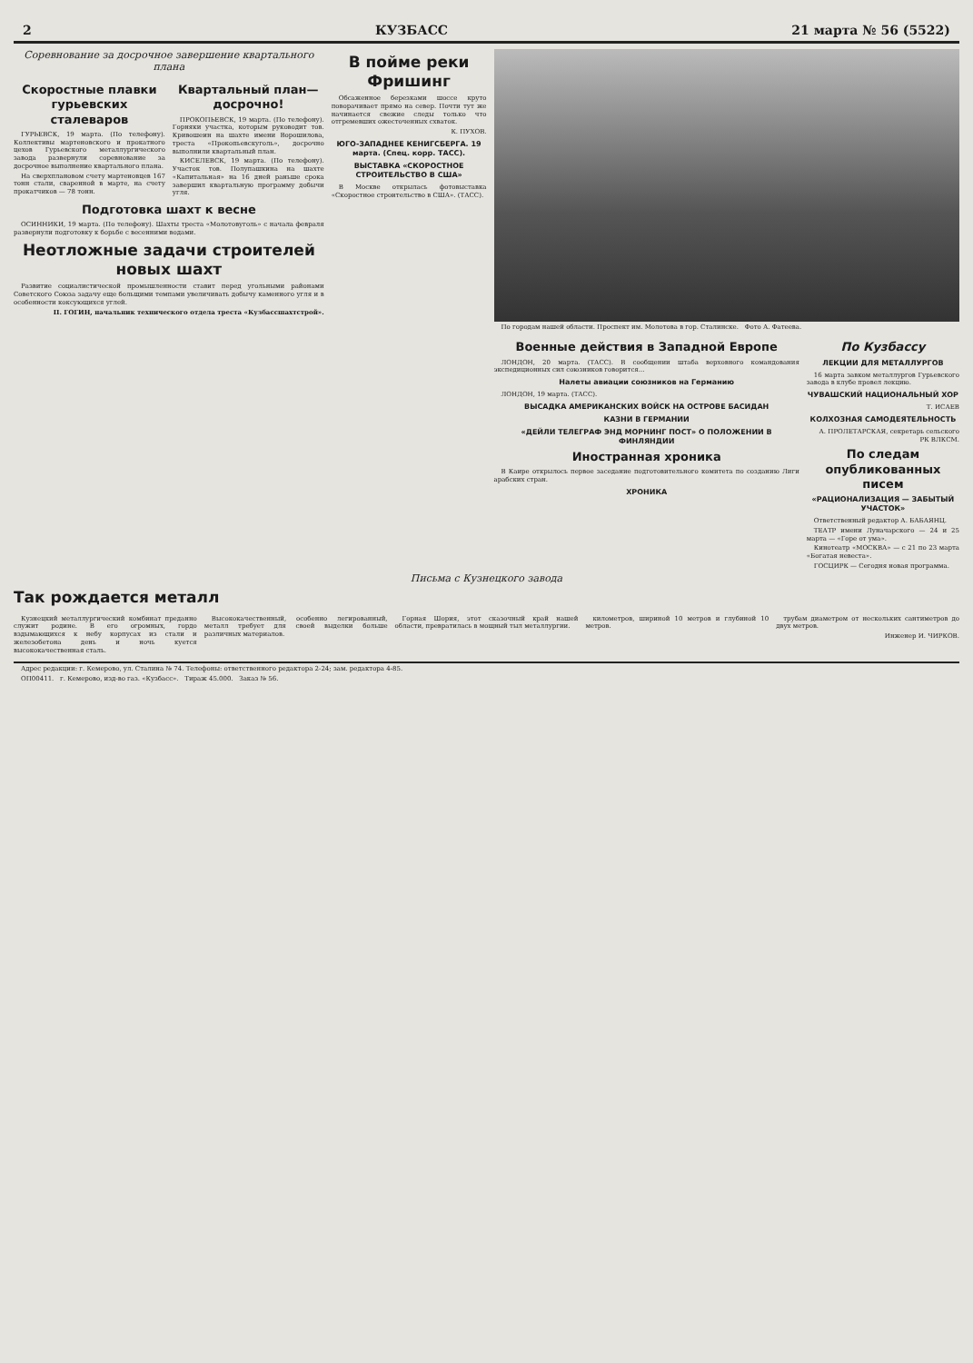2 КУЗБАСС 21 марта № 56 (5522)
Соревнование за досрочное завершение квартального плана
Скоростные плавки гурьевских сталеваров
ГУРЬЕВСК, 19 марта. (По телефону). Коллективы мартеновского и прокатного цехов Гурьевского металлургического завода развернули соревнование за досрочное выполнение квартального плана.
На сверхплановом счету мартеновцев 167 тонн стали, сваренной в марте, на счету прокатчиков — 78 тонн.
Квартальный план— досрочно!
ПРОКОПЬЕВСК, 19 марта. (По телефону). Горняки участка, которым руководит тов. Кривошеин на шахте имени Ворошилова, треста «Прокопьевскуголь», досрочно выполнили квартальный план.
КИСЕЛЕВСК, 19 марта. (По телефону). Участок тов. Полупашкина на шахте «Капитальная» на 16 дней раньше срока завершил квартальную программу добычи угля.
Подготовка шахт к весне
ОСИННИКИ, 19 марта. (По телефону). Шахты треста «Молотовуголь» с начала февраля развернули подготовку к борьбе с весенними водами.
Неотложные задачи строителей новых шахт
Развитие социалистической промышленности ставит перед угольными районами Советского Союза задачу еще больщими темпами увеличивать добычу каменного угля и в особенности коксующихся углей.
П. ГОГИН, начальник технического отдела треста «Кузбассшахтстрой».
В пойме реки Фришинг
Обсаженное березками шоссе круто поворачивает прямо на север. Почти тут же начинается свежие следы только что отгремевших ожесточенных схваток.
К. ПУХОВ.
ЮГО-ЗАПАДНЕЕ КЕНИГСБЕРГА. 19 марта. (Спец. корр. ТАСС).
ВЫСТАВКА «СКОРОСТНОЕ СТРОИТЕЛЬСТВО В США»
В Москве открылась фотовыставка «Скоростное строительство в США». (ТАСС).
По городам нашей области. Проспект им. Молотова в гор. Сталинске. Фото А. Фатеева.
Военные действия в Западной Европе
ЛОНДОН, 20 марта. (ТАСС). В сообщении штаба верховного командования экспедиционных сил союзников говорится...
Налеты авиации союзников на Германию
ЛОНДОН, 19 марта. (ТАСС).
ВЫСАДКА АМЕРИКАНСКИХ ВОЙСК НА ОСТРОВЕ БАСИДАН
КАЗНИ В ГЕРМАНИИ
«ДЕЙЛИ ТЕЛЕГРАФ ЭНД МОРНИНГ ПОСТ» О ПОЛОЖЕНИИ В ФИНЛЯНДИИ
Иностранная хроника
В Каире открылось первое заседание подготовительного комитета по созданию Лиги арабских стран.
ХРОНИКА
По Кузбассу
ЛЕКЦИИ ДЛЯ МЕТАЛЛУРГОВ
16 марта завком металлургов Гурьевского завода в клубе провел лекцию.
ЧУВАШСКИЙ НАЦИОНАЛЬНЫЙ ХОР
Т. ИСАЕВ
КОЛХОЗНАЯ САМОДЕЯТЕЛЬНОСТЬ
А. ПРОЛЕТАРСКАЯ, секретарь сельского РК ВЛКСМ.
По следам опубликованных писем
«РАЦИОНАЛИЗАЦИЯ — ЗАБЫТЫЙ УЧАСТОК»
Ответственный редактор А. БАБАЯНЦ.
ТЕАТР имени Луначарского — 24 и 25 марта — «Горе от ума».
Кинотеатр «МОСКВА» — с 21 по 23 марта «Богатая невеста».
ГОСЦИРК — Сегодня новая программа.
Письма с Кузнецкого завода
Так рождается металл
Кузнецкий металлургический комбинат преданно служит родине. В его огромных, гордо вздымающихся к небу корпусах из стали и железобетона день и ночь куется высококачественная сталь.
Высококачественный, особенно легированный, металл требует для своей выделки больше различных материалов.
Горная Шория, этот сказочный край нашей области, превратилась в мощный тыл металлургии.
километров, шириной 10 метров и глубиной 10 метров.
трубам диаметром от нескольких сантиметров до двух метров.
Инженер И. ЧИРКОВ.
Адрес редакции: г. Кемерово, ул. Сталина № 74. Телефоны: ответственного редактора 2-24; зам. редактора 4-85.
ОП00411. г. Кемерово, изд-во газ. «Кузбасс». Тираж 45.000. Заказ № 56.